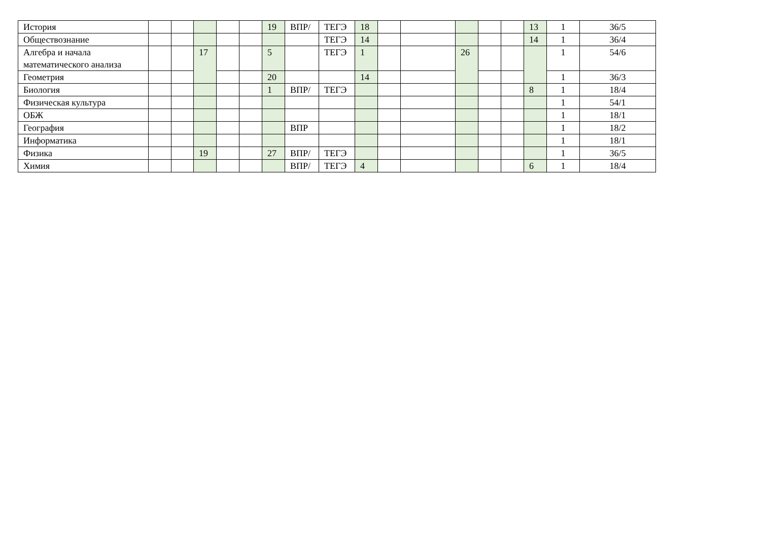| История | | | | | | 19 | ВПР/ | ТЕГЭ | 18 | | | | | | 13 | 1 | 36/5 |
| Обществознание | | | | | | | | ТЕГЭ | 14 | | | | | | 14 | 1 | 36/4 |
| Алгебра и начала математического анализа | | | 17 | | | 5 | | ТЕГЭ | 1 | | | 26 | | | | 1 | 54/6 |
| Геометрия | | | | | | 20 | | | 14 | | | | | | | 1 | 36/3 |
| Биология | | | | | | 1 | ВПР/ | ТЕГЭ | | | | | | | 8 | 1 | 18/4 |
| Физическая культура | | | | | | | | | | | | | | | | 1 | 54/1 |
| ОБЖ | | | | | | | | | | | | | | | | 1 | 18/1 |
| География | | | | | | | ВПР | | | | | | | | | 1 | 18/2 |
| Информатика | | | | | | | | | | | | | | | | 1 | 18/1 |
| Физика | | | 19 | | | 27 | ВПР/ | ТЕГЭ | | | | | | | | 1 | 36/5 |
| Химия | | | | | | | ВПР/ | ТЕГЭ | 4 | | | | | | 6 | 1 | 18/4 |